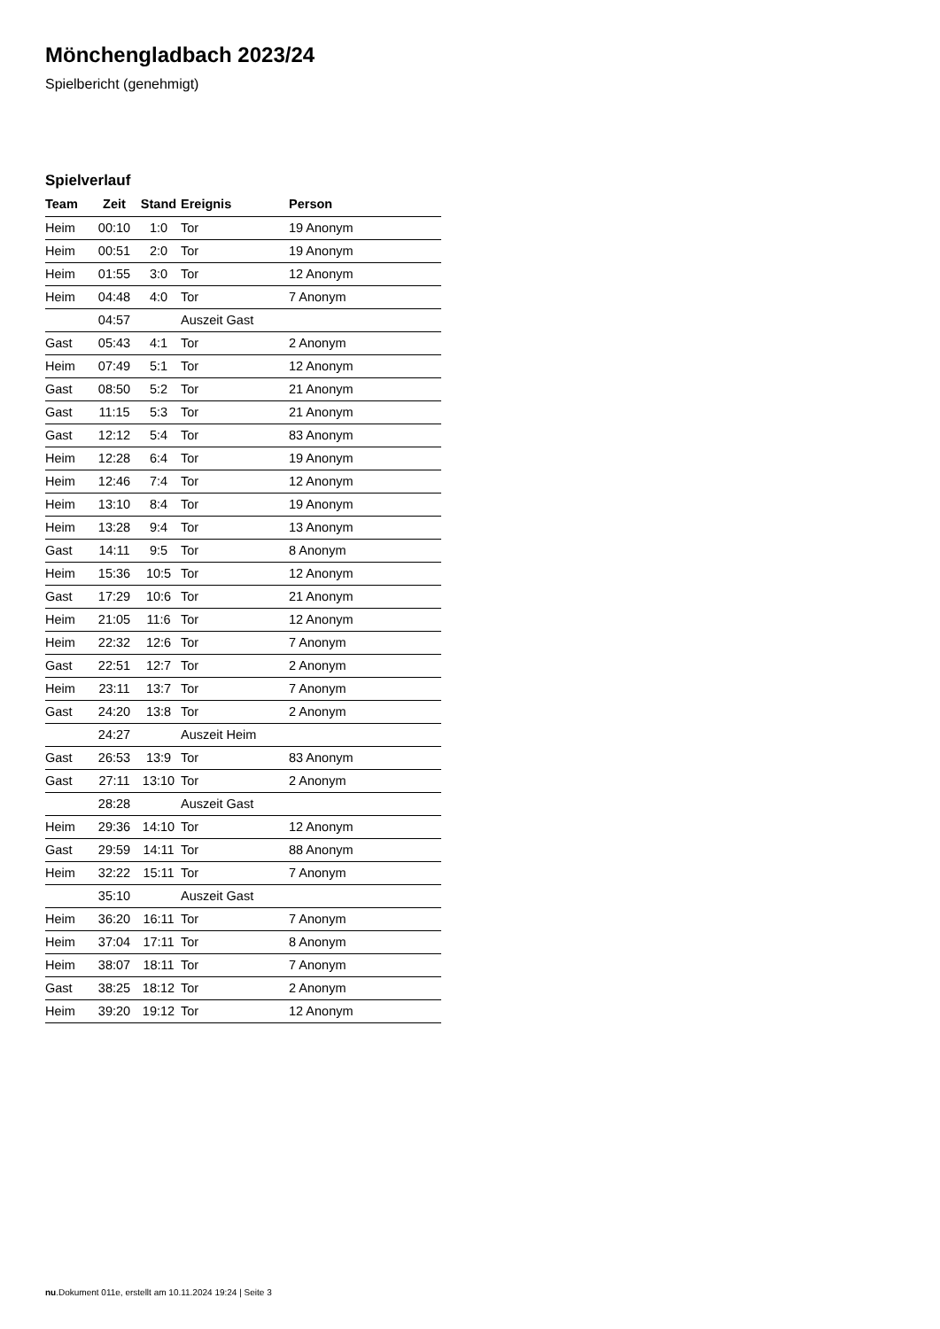Mönchengladbach 2023/24
Spielbericht (genehmigt)
Spielverlauf
| Team | Zeit | Stand | Ereignis | Person |
| --- | --- | --- | --- | --- |
| Heim | 00:10 | 1:0 | Tor | 19 Anonym |
| Heim | 00:51 | 2:0 | Tor | 19 Anonym |
| Heim | 01:55 | 3:0 | Tor | 12 Anonym |
| Heim | 04:48 | 4:0 | Tor | 7 Anonym |
| | 04:57 | | Auszeit Gast | |
| Gast | 05:43 | 4:1 | Tor | 2 Anonym |
| Heim | 07:49 | 5:1 | Tor | 12 Anonym |
| Gast | 08:50 | 5:2 | Tor | 21 Anonym |
| Gast | 11:15 | 5:3 | Tor | 21 Anonym |
| Gast | 12:12 | 5:4 | Tor | 83 Anonym |
| Heim | 12:28 | 6:4 | Tor | 19 Anonym |
| Heim | 12:46 | 7:4 | Tor | 12 Anonym |
| Heim | 13:10 | 8:4 | Tor | 19 Anonym |
| Heim | 13:28 | 9:4 | Tor | 13 Anonym |
| Gast | 14:11 | 9:5 | Tor | 8 Anonym |
| Heim | 15:36 | 10:5 | Tor | 12 Anonym |
| Gast | 17:29 | 10:6 | Tor | 21 Anonym |
| Heim | 21:05 | 11:6 | Tor | 12 Anonym |
| Heim | 22:32 | 12:6 | Tor | 7 Anonym |
| Gast | 22:51 | 12:7 | Tor | 2 Anonym |
| Heim | 23:11 | 13:7 | Tor | 7 Anonym |
| Gast | 24:20 | 13:8 | Tor | 2 Anonym |
| | 24:27 | | Auszeit Heim | |
| Gast | 26:53 | 13:9 | Tor | 83 Anonym |
| Gast | 27:11 | 13:10 | Tor | 2 Anonym |
| | 28:28 | | Auszeit Gast | |
| Heim | 29:36 | 14:10 | Tor | 12 Anonym |
| Gast | 29:59 | 14:11 | Tor | 88 Anonym |
| Heim | 32:22 | 15:11 | Tor | 7 Anonym |
| | 35:10 | | Auszeit Gast | |
| Heim | 36:20 | 16:11 | Tor | 7 Anonym |
| Heim | 37:04 | 17:11 | Tor | 8 Anonym |
| Heim | 38:07 | 18:11 | Tor | 7 Anonym |
| Gast | 38:25 | 18:12 | Tor | 2 Anonym |
| Heim | 39:20 | 19:12 | Tor | 12 Anonym |
nu.Dokument 011e, erstellt am 10.11.2024 19:24 | Seite 3